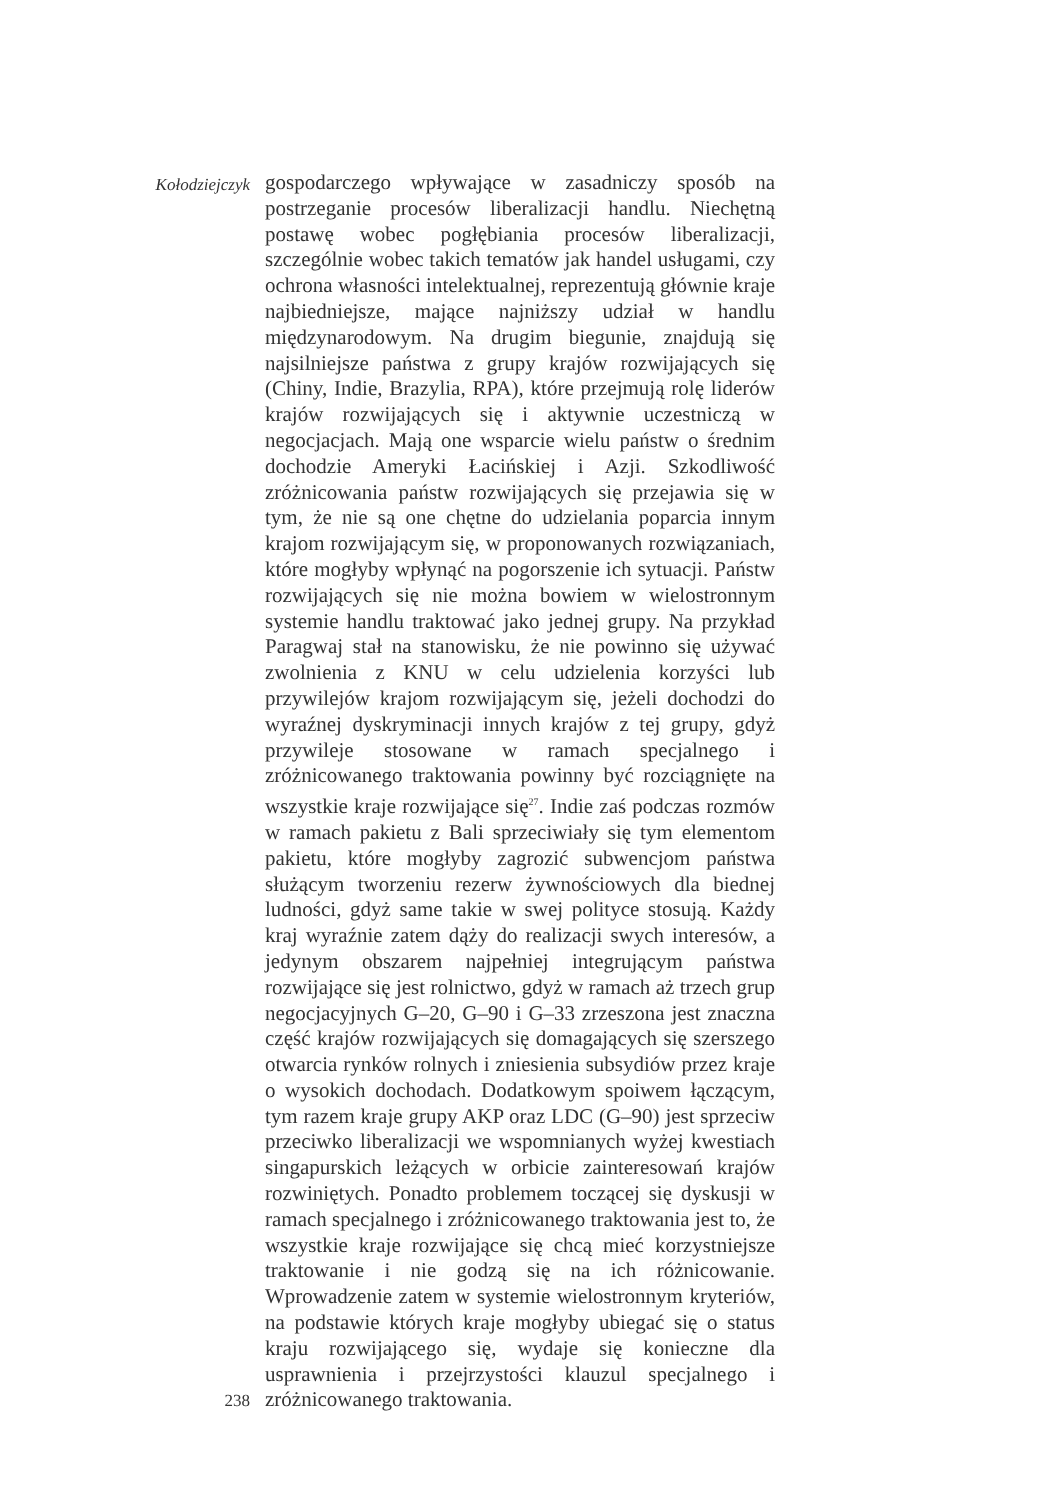Kołodziejczyk
238
gospodarczego wpływające w zasadniczy sposób na postrzeganie procesów liberalizacji handlu. Niechętną postawę wobec pogłębiania procesów liberalizacji, szczególnie wobec takich tematów jak handel usługami, czy ochrona własności intelektualnej, reprezentują głównie kraje najbiedniejsze, mające najniższy udział w handlu międzynarodowym. Na drugim biegunie, znajdują się najsilniejsze państwa z grupy krajów rozwijających się (Chiny, Indie, Brazylia, RPA), które przejmują rolę liderów krajów rozwijających się i aktywnie uczestniczą w negocjacjach. Mają one wsparcie wielu państw o średnim dochodzie Ameryki Łacińskiej i Azji. Szkodliwość zróżnicowania państw rozwijających się przejawia się w tym, że nie są one chętne do udzielania poparcia innym krajom rozwijającym się, w proponowanych rozwiązaniach, które mogłyby wpłynąć na pogorszenie ich sytuacji. Państw rozwijających się nie można bowiem w wielostronnym systemie handlu traktować jako jednej grupy. Na przykład Paragwaj stał na stanowisku, że nie powinno się używać zwolnienia z KNU w celu udzielenia korzyści lub przywilejów krajom rozwijającym się, jeżeli dochodzi do wyraźnej dyskryminacji innych krajów z tej grupy, gdyż przywileje stosowane w ramach specjalnego i zróżnicowanego traktowania powinny być rozciągnięte na wszystkie kraje rozwijające się<sup>27</sup>. Indie zaś podczas rozmów w ramach pakietu z Bali sprzeciwiały się tym elementom pakietu, które mogłyby zagrozić subwencjom państwa służącym tworzeniu rezerw żywnościowych dla biednej ludności, gdyż same takie w swej polityce stosują. Każdy kraj wyraźnie zatem dąży do realizacji swych interesów, a jedynym obszarem najpełniej integrującym państwa rozwijające się jest rolnictwo, gdyż w ramach aż trzech grup negocjacyjnych G–20, G–90 i G–33 zrzeszona jest znaczna część krajów rozwijających się domagających się szerszego otwarcia rynków rolnych i zniesienia subsydiów przez kraje o wysokich dochodach. Dodatkowym spoiwem łączącym, tym razem kraje grupy AKP oraz LDC (G–90) jest sprzeciw przeciwko liberalizacji we wspomnianych wyżej kwestiach singapurskich leżących w orbicie zainteresowań krajów rozwiniętych. Ponadto problemem toczącej się dyskusji w ramach specjalnego i zróżnicowanego traktowania jest to, że wszystkie kraje rozwijające się chcą mieć korzystniejsze traktowanie i nie godzą się na ich różnicowanie. Wprowadzenie zatem w systemie wielostronnym kryteriów, na podstawie których kraje mogłyby ubiegać się o status kraju rozwijającego się, wydaje się konieczne dla usprawnienia i przejrzystości klauzul specjalnego i zróżnicowanego traktowania.